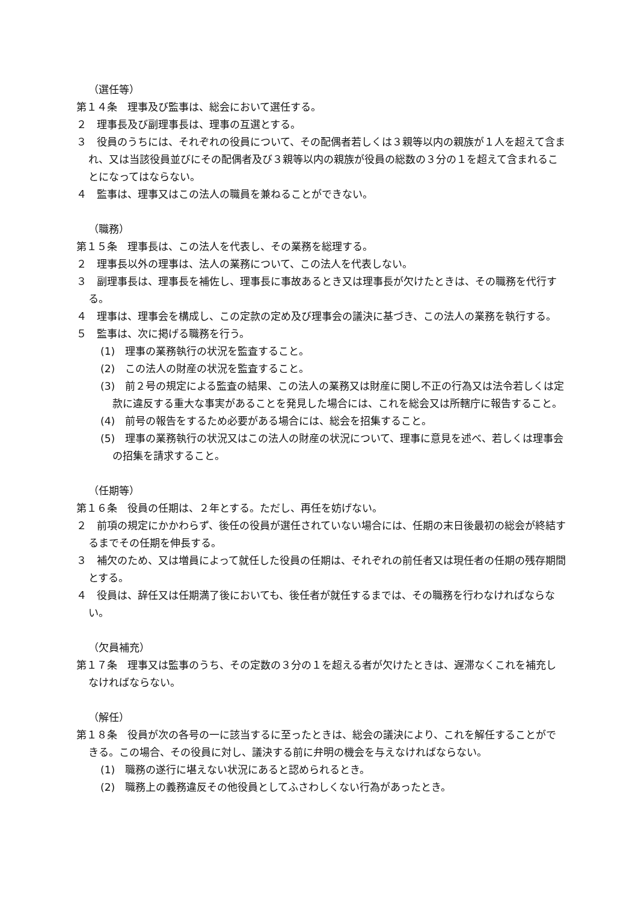（選任等）
第１４条　理事及び監事は、総会において選任する。
２　理事長及び副理事長は、理事の互選とする。
３　役員のうちには、それぞれの役員について、その配偶者若しくは３親等以内の親族が１人を超えて含まれ、又は当該役員並びにその配偶者及び３親等以内の親族が役員の総数の３分の１を超えて含まれることになってはならない。
４　監事は、理事又はこの法人の職員を兼ねることができない。
（職務）
第１５条　理事長は、この法人を代表し、その業務を総理する。
２　理事長以外の理事は、法人の業務について、この法人を代表しない。
３　副理事長は、理事長を補佐し、理事長に事故あるとき又は理事長が欠けたときは、その職務を代行する。
４　理事は、理事会を構成し、この定款の定め及び理事会の議決に基づき、この法人の業務を執行する。
５　監事は、次に掲げる職務を行う。
(1)　理事の業務執行の状況を監査すること。
(2)　この法人の財産の状況を監査すること。
(3)　前２号の規定による監査の結果、この法人の業務又は財産に関し不正の行為又は法令若しくは定款に違反する重大な事実があることを発見した場合には、これを総会又は所轄庁に報告すること。
(4)　前号の報告をするため必要がある場合には、総会を招集すること。
(5)　理事の業務執行の状況又はこの法人の財産の状況について、理事に意見を述べ、若しくは理事会の招集を請求すること。
（任期等）
第１６条　役員の任期は、２年とする。ただし、再任を妨げない。
２　前項の規定にかかわらず、後任の役員が選任されていない場合には、任期の末日後最初の総会が終結するまでその任期を伸長する。
３　補欠のため、又は増員によって就任した役員の任期は、それぞれの前任者又は現任者の任期の残存期間とする。
４　役員は、辞任又は任期満了後においても、後任者が就任するまでは、その職務を行わなければならない。
（欠員補充）
第１７条　理事又は監事のうち、その定数の３分の１を超える者が欠けたときは、遅滞なくこれを補充しなければならない。
（解任）
第１８条　役員が次の各号の一に該当するに至ったときは、総会の議決により、これを解任することができる。この場合、その役員に対し、議決する前に弁明の機会を与えなければならない。
(1)　職務の遂行に堪えない状況にあると認められるとき。
(2)　職務上の義務違反その他役員としてふさわしくない行為があったとき。